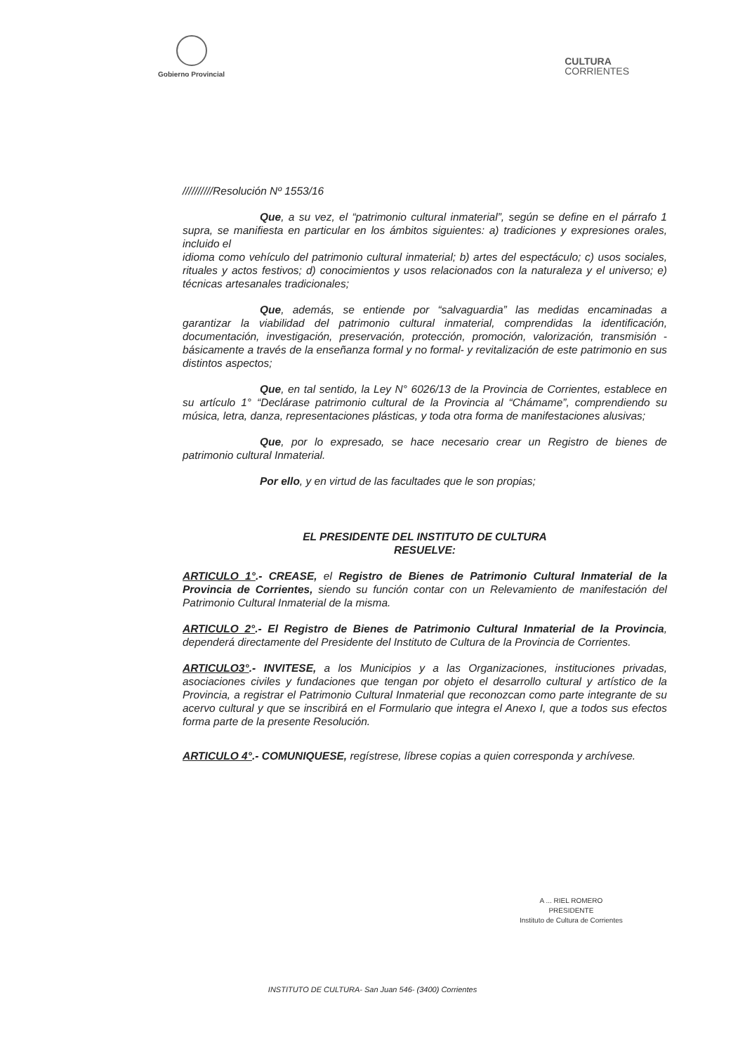Gobierno Provincial
CULTURA
CORRIENTES
//////////Resolución Nº 1553/16
Que, a su vez, el “patrimonio cultural inmaterial”, según se define en el párrafo 1 supra, se manifiesta en particular en los ámbitos siguientes: a) tradiciones y expresiones orales, incluido el
idioma como vehículo del patrimonio cultural inmaterial; b) artes del espectáculo; c) usos sociales, rituales y actos festivos; d) conocimientos y usos relacionados con la naturaleza y el universo; e) técnicas artesanales tradicionales;
Que, además, se entiende por “salvaguardia” las medidas encaminadas a garantizar la viabilidad del patrimonio cultural inmaterial, comprendidas la identificación, documentación, investigación, preservación, protección, promoción, valorización, transmisión -básicamente a través de la enseñanza formal y no formal- y revitalización de este patrimonio en sus distintos aspectos;
Que, en tal sentido, la Ley N° 6026/13 de la Provincia de Corrientes, establece en su artículo 1° “Declárase patrimonio cultural de la Provincia al “Chámame”, comprendiendo su música, letra, danza, representaciones plásticas, y toda otra forma de manifestaciones alusivas;
Que, por lo expresado, se hace necesario crear un Registro de bienes de patrimonio cultural Inmaterial.
Por ello, y en virtud de las facultades que le son propias;
EL PRESIDENTE DEL INSTITUTO DE CULTURA
RESUELVE:
ARTICULO 1°.- CREASE, el Registro de Bienes de Patrimonio Cultural Inmaterial de la Provincia de Corrientes, siendo su función contar con un Relevamiento de manifestación del Patrimonio Cultural Inmaterial de la misma.
ARTICULO 2°.- El Registro de Bienes de Patrimonio Cultural Inmaterial de la Provincia, dependerá directamente del Presidente del Instituto de Cultura de la Provincia de Corrientes.
ARTICULO3°.- INVITESE, a los Municipios y a las Organizaciones, instituciones privadas, asociaciones civiles y fundaciones que tengan por objeto el desarrollo cultural y artístico de la Provincia, a registrar el Patrimonio Cultural Inmaterial que reconozcan como parte integrante de su acervo cultural y que se inscribirá en el Formulario que integra el Anexo I, que a todos sus efectos forma parte de la presente Resolución.
ARTICULO 4°.- COMUNIQUESE, regístrese, líbrese copias a quien corresponda y archívese.
A ... RIEL ROMERO
PRESIDENTE
Instituto de Cultura de Corrientes
INSTITUTO DE CULTURA- San Juan 546- (3400) Corrientes